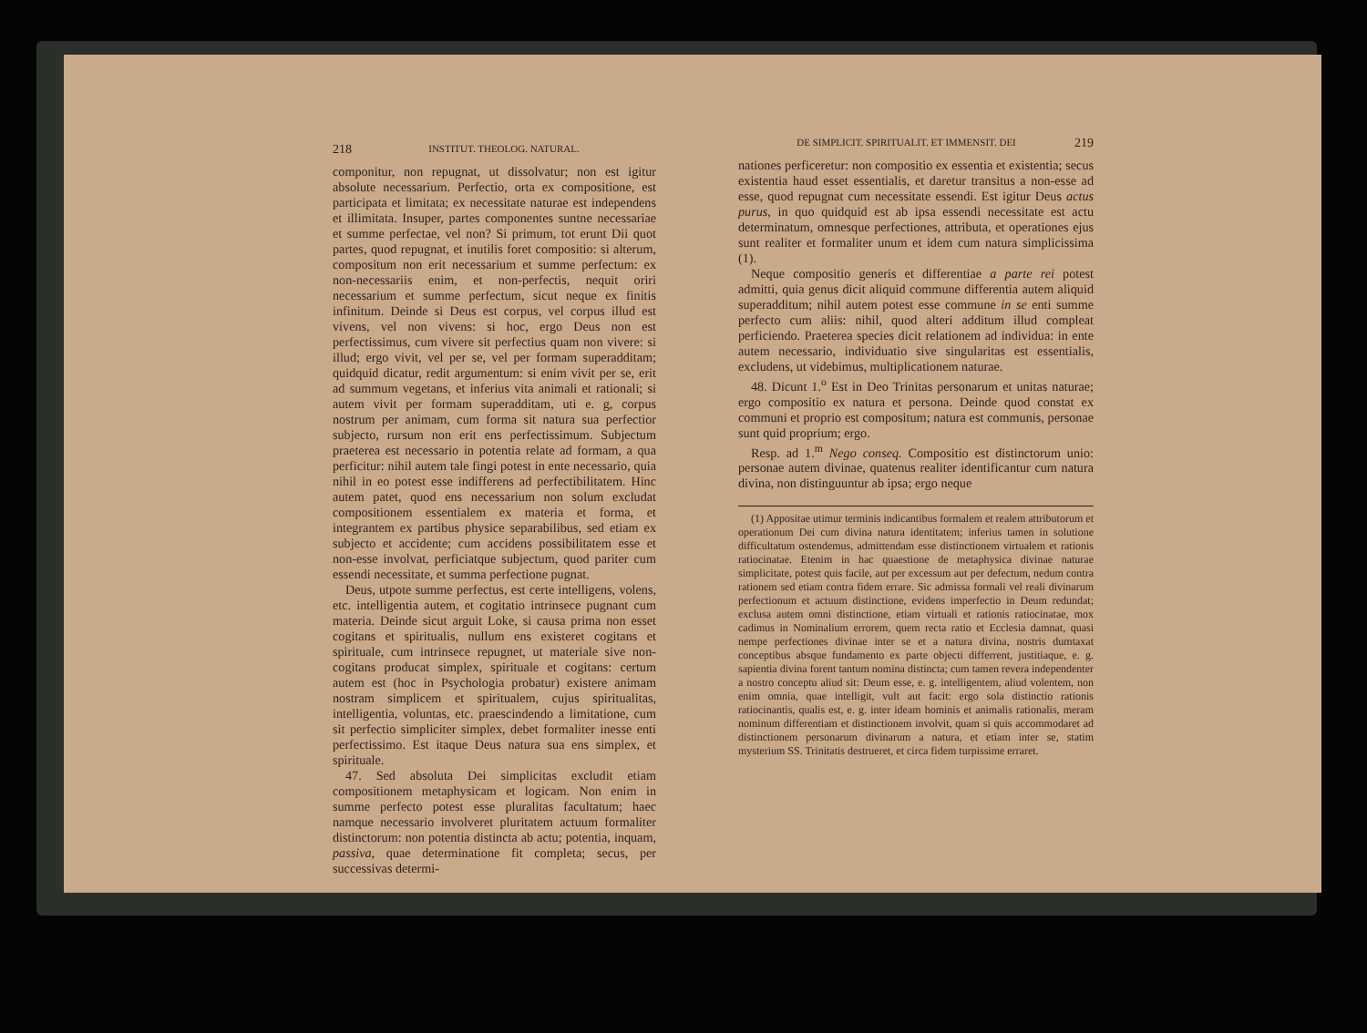218 INSTITUT. THEOLOG. NATURAL.
componitur, non repugnat, ut dissolvatur; non est igitur absolute necessarium. Perfectio, orta ex compositione, est participata et limitata; ex necessitate naturae est independens et illimitata. Insuper, partes componentes suntne necessariae et summe perfectae, vel non? Si primum, tot erunt Dii quot partes, quod repugnat, et inutilis foret compositio: si alterum, compositum non erit necessarium et summe perfectum: ex non-necessariis enim, et non-perfectis, nequit oriri necessarium et summe perfectum, sicut neque ex finitis infinitum. Deinde si Deus est corpus, vel corpus illud est vivens, vel non vivens: si hoc, ergo Deus non est perfectissimus, cum vivere sit perfectius quam non vivere: si illud; ergo vivit, vel per se, vel per formam superadditam; quidquid dicatur, redit argumentum: si enim vivit per se, erit ad summum vegetans, et inferius vita animali et rationali; si autem vivit per formam superadditam, uti e. g, corpus nostrum per animam, cum forma sit natura sua perfectior subjecto, rursum non erit ens perfectissimum. Subjectum praeterea est necessario in potentia relate ad formam, a qua perficitur: nihil autem tale fingi potest in ente necessario, quia nihil in eo potest esse indifferens ad perfectibilitatem. Hinc autem patet, quod ens necessarium non solum excludat compositionem essentialem ex materia et forma, et integrantem ex partibus physice separabilibus, sed etiam ex subjecto et accidente; cum accidens possibilitatem esse et non-esse involvat, perficiatque subjectum, quod pariter cum essendi necessitate, et summa perfectione pugnat.
Deus, utpote summe perfectus, est certe intelligens, volens, etc. intelligentia autem, et cogitatio intrinsece pugnant cum materia. Deinde sicut arguit Loke, si causa prima non esset cogitans et spiritualis, nullum ens existeret cogitans et spirituale, cum intrinsece repugnet, ut materiale sive non-cogitans producat simplex, spirituale et cogitans: certum autem est (hoc in Psychologia probatur) existere animam nostram simplicem et spiritualem, cujus spiritualitas, intelligentia, voluntas, etc. praescindendo a limitatione, cum sit perfectio simpliciter simplex, debet formaliter inesse enti perfectissimo. Est itaque Deus natura sua ens simplex, et spirituale.
47. Sed absoluta Dei simplicitas excludit etiam compositionem metaphysicam et logicam. Non enim in summe perfecto potest esse pluralitas facultatum; haec namque necessario involveret pluritatem actuum formaliter distinctorum: non potentia distincta ab actu; potentia, inquam, passiva, quae determinatione fit completa; secus, per successivas determi-
DE SIMPLICIT. SPIRITUALIT. ET IMMENSIT. DEI 219
nationes perficeretur: non compositio ex essentia et existentia; secus existentia haud esset essentialis, et daretur transitus a non-esse ad esse, quod repugnat cum necessitate essendi. Est igitur Deus actus purus, in quo quidquid est ab ipsa essendi necessitate est actu determinatum, omnesque perfectiones, attributa, et operationes ejus sunt realiter et formaliter unum et idem cum natura simplicissima (1).
Neque compositio generis et differentiae a parte rei potest admitti, quia genus dicit aliquid commune differentia autem aliquid superadditum; nihil autem potest esse commune in se enti summe perfecto cum aliis: nihil, quod alteri additum illud compleat perficiendo. Praeterea species dicit relationem ad individua: in ente autem necessario, individuatio sive singularitas est essentialis, excludens, ut videbimus, multiplicationem naturae.
48. Dicunt 1.<sup>o</sup> Est in Deo Trinitas personarum et unitas naturae; ergo compositio ex natura et persona. Deinde quod constat ex communi et proprio est compositum; natura est communis, personae sunt quid proprium; ergo.
Resp. ad 1.<sup>m</sup> Nego conseq. Compositio est distinctorum unio: personae autem divinae, quatenus realiter identificantur cum natura divina, non distinguuntur ab ipsa; ergo neque
(1) Appositae utimur terminis indicantibus formalem et realem attributorum et operationum Dei cum divina natura identitatem; inferius tamen in solutione difficultatum ostendemus, admittendam esse distinctionem virtualem et rationis ratiocinatae. Etenim in hac quaestione de metaphysica divinae naturae simplicitate, potest quis facile, aut per excessum aut per defectum, nedum contra rationem sed etiam contra fidem errare. Sic admissa formali vel reali divinarum perfectionum et actuum distinctione, evidens imperfectio in Deum redundat; exclusa autem omni distinctione, etiam virtuali et rationis ratiocinatae, mox cadimus in Nominalium errorem, quem recta ratio et Ecclesia damnat, quasi nempe perfectiones divinae inter se et a natura divina, nostris dumtaxat conceptibus absque fundamento ex parte objecti differrent, justitiaque, e. g. sapientia divina forent tantum nomina distincta; cum tamen revera independenter a nostro conceptu aliud sit: Deum esse, e. g. intelligentem, aliud volentem, non enim omnia, quae intelligit, vult aut facit: ergo sola distinctio rationis ratiocinantis, qualis est, e. g. inter ideam hominis et animalis rationalis, meram nominum differentiam et distinctionem involvit, quam si quis accommodaret ad distinctionem personarum divinarum a natura, et etiam inter se, statim mysterium SS. Trinitatis destrueret, et circa fidem turpissime erraret.